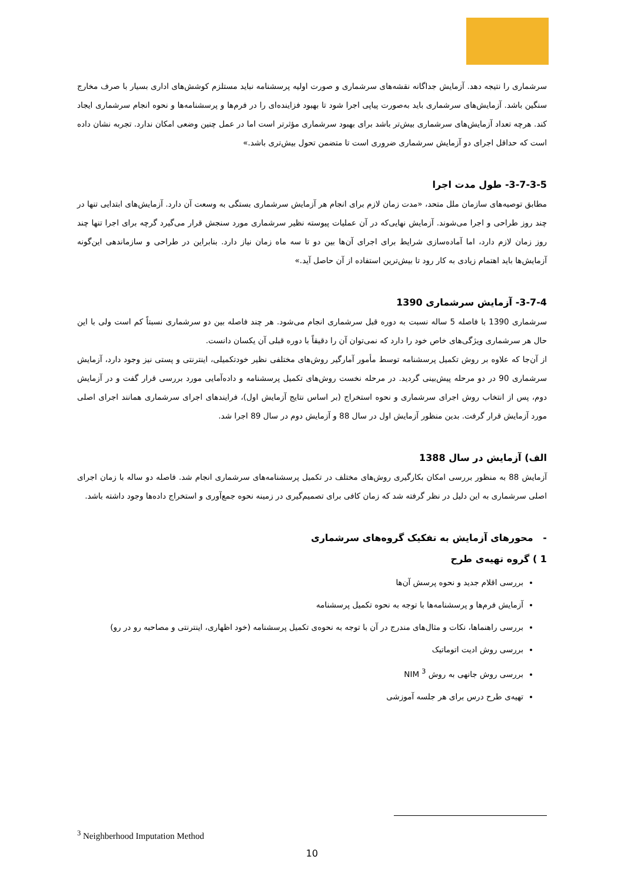سرشماری را نتیجه دهد. آزمایش جداگانه نقشه‌های سرشماری و صورت اولیه پرسشنامه نباید مستلزم کوشش‌های اداری بسیار با صرف مخارج سنگین باشد. آزمایش‌های سرشماری باید به‌صورت پیاپی اجرا شود تا بهبود فزاینده‌ای را در فرم‌ها و پرسشنامه‌ها و نحوه انجام سرشماری ایجاد کند. هرچه تعداد آزمایش‌های سرشماری بیش‌تر باشد برای بهبود سرشماری مؤثرتر است اما در عمل چنین وضعی امکان ندارد. تجربه نشان داده است که حداقل اجرای دو آزمایش سرشماری ضروری است تا متضمن تحول بیش‌تری باشد.»
3-7-3-5- طول مدت اجرا
مطابق توصیه‌های سازمان ملل متحد، «مدت زمان لازم برای انجام هر آزمایش سرشماری بستگی به وسعت آن دارد. آزمایش‌های ابتدایی تنها در چند روز طراحی و اجرا می‌شوند. آزمایش نهایی‌که در آن عملیات پیوسته نظیر سرشماری مورد سنجش قرار می‌گیرد گرچه برای اجرا تنها چند روز زمان لازم دارد، اما آماده‌سازی شرایط برای اجرای آن‌ها بین دو تا سه ماه زمان نیاز دارد. بنابراین در طراحی و سازماندهی این‌گونه آزمایش‌ها باید اهتمام زیادی به کار رود تا بیش‌ترین استفاده از آن حاصل آید.»
3-7-4- آزمایش سرشماری 1390
سرشماری 1390 با فاصله 5 ساله نسبت به دوره قبل سرشماری انجام می‌شود. هر چند فاصله بین دو سرشماری نسبتاً کم است ولی با این حال هر سرشماری ویژگی‌های خاص خود را دارد که نمی‌توان آن را دقیقاً با دوره قبلی آن یکسان دانست.
از آن‌جا که علاوه بر روش تکمیل پرسشنامه توسط مأمور آمارگیر روش‌های مختلفی نظیر خودتکمیلی، اینترنتی و پستی نیز وجود دارد، آزمایش سرشماری 90 در دو مرحله پیش‌بینی گردید. در مرحله نخست روش‌های تکمیل پرسشنامه و داده‌آمایی مورد بررسی قرار گفت و در آزمایش دوم، پس از انتخاب روش اجرای سرشماری و نحوه استخراج (بر اساس نتایج آزمایش اول)، فرایندهای اجرای سرشماری همانند اجرای اصلی مورد آزمایش قرار گرفت. بدین منظور آزمایش اول در سال 88 و آزمایش دوم در سال 89 اجرا شد.
الف) آزمایش در سال 1388
آزمایش 88 به منظور بررسی امکان بکارگیری روش‌های مختلف در تکمیل پرسشنامه‌های سرشماری انجام شد. فاصله دو ساله با زمان اجرای اصلی سرشماری به این دلیل در نظر گرفته شد که زمان کافی برای تصمیم‌گیری در زمینه نحوه جمع‌آوری و استخراج داده‌ها وجود داشته باشد.
- محورهای آزمایش به تفکیک گروه‌های سرشماری
1 ) گروه تهیه‌ی طرح
بررسی اقلام جدید و نحوه پرسش آن‌ها
آزمایش فرم‌ها و پرسشنامه‌ها با توجه به نحوه تکمیل پرسشنامه
بررسی راهنماها، نکات و مثال‌های مندرج در آن با توجه به نحوه‌ی تکمیل پرسشنامه (خود اظهاری، اینترنتی و مصاحبه رو در رو)
بررسی روش ادیت اتوماتیک
بررسی روش جانهی به روش NIM <sup>3</sup>
تهیه‌ی طرح درس برای هر جلسه آموزشی
<sup>3</sup> Neighberhood Imputation Method
10